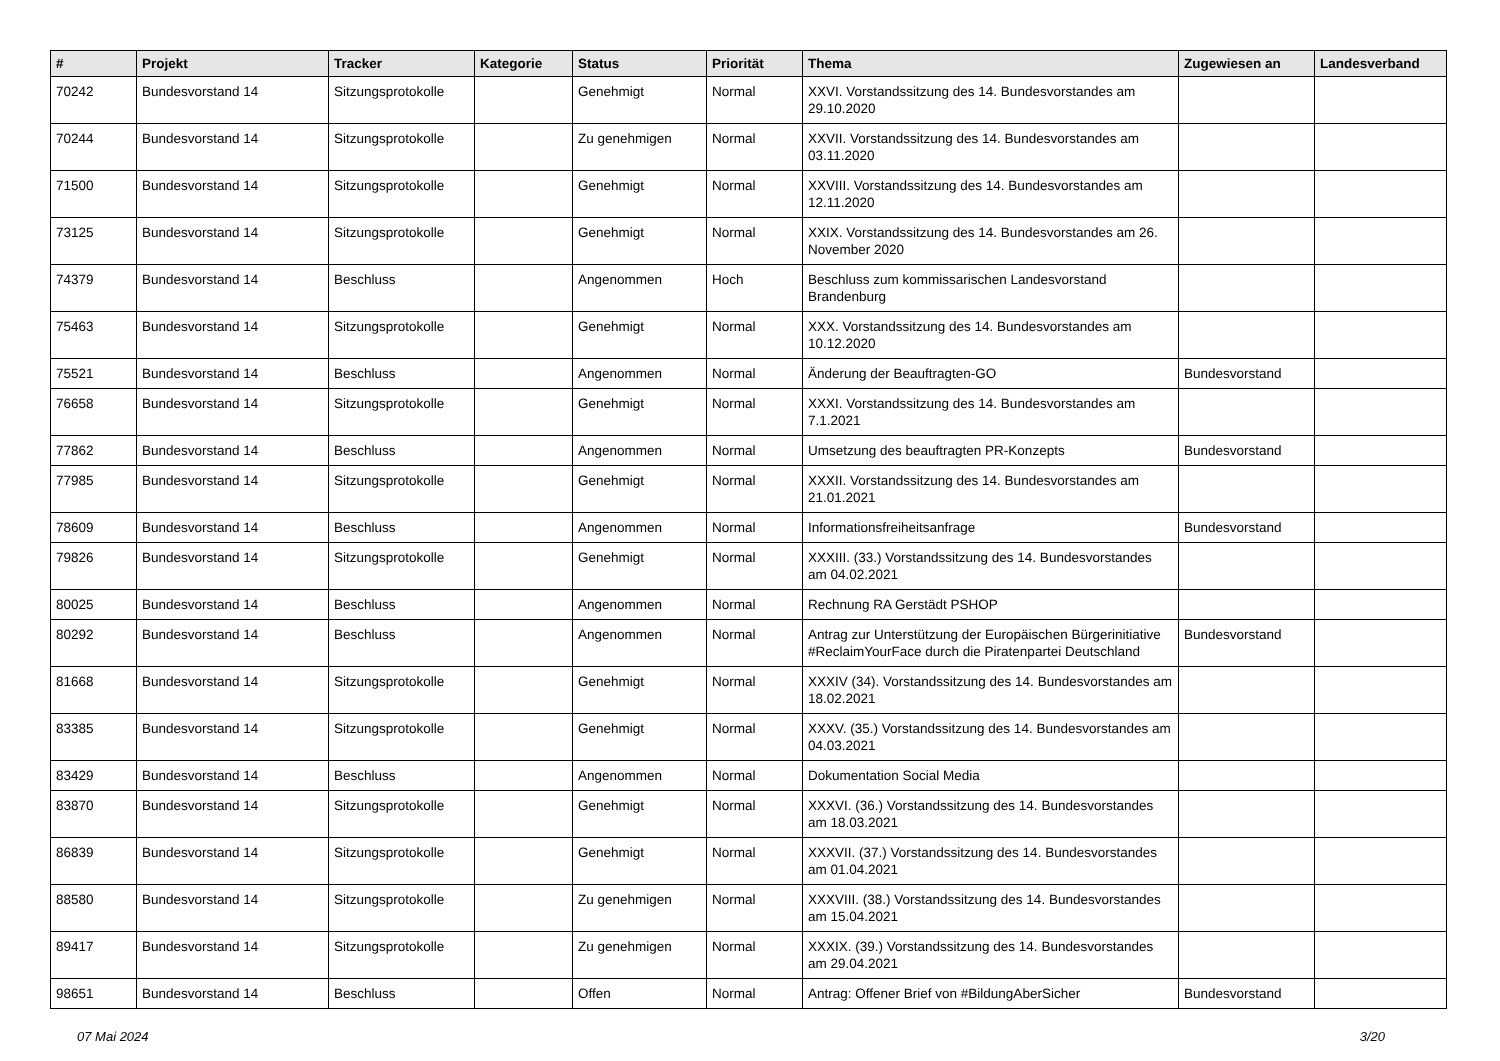| # | Projekt | Tracker | Kategorie | Status | Priorität | Thema | Zugewiesen an | Landesverband |
| --- | --- | --- | --- | --- | --- | --- | --- | --- |
| 70242 | Bundesvorstand 14 | Sitzungsprotokolle | | Genehmigt | Normal | XXVI. Vorstandssitzung des 14. Bundesvorstandes am 29.10.2020 | | |
| 70244 | Bundesvorstand 14 | Sitzungsprotokolle | | Zu genehmigen | Normal | XXVII. Vorstandssitzung des 14. Bundesvorstandes am 03.11.2020 | | |
| 71500 | Bundesvorstand 14 | Sitzungsprotokolle | | Genehmigt | Normal | XXVIII. Vorstandssitzung des 14. Bundesvorstandes am 12.11.2020 | | |
| 73125 | Bundesvorstand 14 | Sitzungsprotokolle | | Genehmigt | Normal | XXIX. Vorstandssitzung des 14. Bundesvorstandes am 26. November 2020 | | |
| 74379 | Bundesvorstand 14 | Beschluss | | Angenommen | Hoch | Beschluss zum kommissarischen Landesvorstand Brandenburg | | |
| 75463 | Bundesvorstand 14 | Sitzungsprotokolle | | Genehmigt | Normal | XXX. Vorstandssitzung des 14. Bundesvorstandes am 10.12.2020 | | |
| 75521 | Bundesvorstand 14 | Beschluss | | Angenommen | Normal | Änderung der Beauftragten-GO | Bundesvorstand | |
| 76658 | Bundesvorstand 14 | Sitzungsprotokolle | | Genehmigt | Normal | XXXI. Vorstandssitzung des 14. Bundesvorstandes am 7.1.2021 | | |
| 77862 | Bundesvorstand 14 | Beschluss | | Angenommen | Normal | Umsetzung des beauftragten PR-Konzepts | Bundesvorstand | |
| 77985 | Bundesvorstand 14 | Sitzungsprotokolle | | Genehmigt | Normal | XXXII. Vorstandssitzung des 14. Bundesvorstandes am 21.01.2021 | | |
| 78609 | Bundesvorstand 14 | Beschluss | | Angenommen | Normal | Informationsfreiheitsanfrage | Bundesvorstand | |
| 79826 | Bundesvorstand 14 | Sitzungsprotokolle | | Genehmigt | Normal | XXXIII. (33.) Vorstandssitzung des 14. Bundesvorstandes am 04.02.2021 | | |
| 80025 | Bundesvorstand 14 | Beschluss | | Angenommen | Normal | Rechnung RA Gerstädt PSHOP | | |
| 80292 | Bundesvorstand 14 | Beschluss | | Angenommen | Normal | Antrag zur Unterstützung der Europäischen Bürgerinitiative #ReclaimYourFace durch die Piratenpartei Deutschland | Bundesvorstand | |
| 81668 | Bundesvorstand 14 | Sitzungsprotokolle | | Genehmigt | Normal | XXXIV (34). Vorstandssitzung des 14. Bundesvorstandes am 18.02.2021 | | |
| 83385 | Bundesvorstand 14 | Sitzungsprotokolle | | Genehmigt | Normal | XXXV. (35.) Vorstandssitzung des 14. Bundesvorstandes am 04.03.2021 | | |
| 83429 | Bundesvorstand 14 | Beschluss | | Angenommen | Normal | Dokumentation Social Media | | |
| 83870 | Bundesvorstand 14 | Sitzungsprotokolle | | Genehmigt | Normal | XXXVI. (36.) Vorstandssitzung des 14. Bundesvorstandes am 18.03.2021 | | |
| 86839 | Bundesvorstand 14 | Sitzungsprotokolle | | Genehmigt | Normal | XXXVII. (37.) Vorstandssitzung des 14. Bundesvorstandes am 01.04.2021 | | |
| 88580 | Bundesvorstand 14 | Sitzungsprotokolle | | Zu genehmigen | Normal | XXXVIII. (38.) Vorstandssitzung des 14. Bundesvorstandes am 15.04.2021 | | |
| 89417 | Bundesvorstand 14 | Sitzungsprotokolle | | Zu genehmigen | Normal | XXXIX. (39.) Vorstandssitzung des 14. Bundesvorstandes am 29.04.2021 | | |
| 98651 | Bundesvorstand 14 | Beschluss | | Offen | Normal | Antrag: Offener Brief von #BildungAberSicher | Bundesvorstand | |
07 Mai 2024 3/20